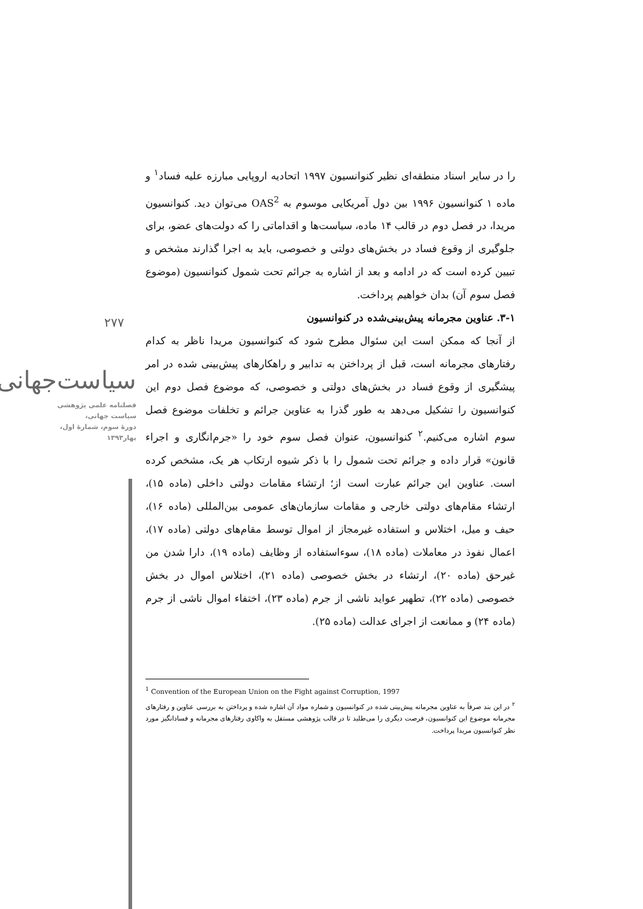را در سایر اسناد منطقه‌ای نظیر کنوانسیون ۱۹۹۷ اتحادیه اروپایی مبارزه علیه فساد<sup>۱</sup> و ماده ۱ کنوانسیون ۱۹۹۶ بین دول آمریکایی موسوم به OAS<sup>2</sup> می‌توان دید. کنوانسیون مریدا، در فصل دوم در قالب ۱۴ ماده، سیاست‌ها و اقداماتی را که دولت‌های عضو، برای جلوگیری از وقوع فساد در بخش‌های دولتی و خصوصی، باید به اجرا گذارند مشخص و تبیین کرده است که در ادامه و بعد از اشاره به جرائم تحت شمول کنوانسیون (موضوع فصل سوم آن) بدان خواهیم پرداخت.
۳-۱. عناوین مجرمانه پیش‌بینی‌شده در کنوانسیون
از آنجا که ممکن است این سئوال مطرح شود که کنوانسیون مریدا ناظر به کدام رفتارهای مجرمانه است، قبل از پرداختن به تدابیر و راهکارهای پیش‌بینی شده در امر پیشگیری از وقوع فساد در بخش‌های دولتی و خصوصی، که موضوع فصل دوم این کنوانسیون را تشکیل می‌دهد به طور گذرا به عناوین جرائم و تخلفات موضوع فصل سوم اشاره می‌کنیم.<sup>۲</sup> کنوانسیون، عنوان فصل سوم خود را «جرم‌انگاری و اجراء قانون» قرار داده و جرائم تحت شمول را با ذکر شیوه ارتکاب هر یک، مشخص کرده است. عناوین این جرائم عبارت است از؛ ارتشاء مقامات دولتی داخلی (ماده ۱۵)، ارتشاء مقام‌های دولتی خارجی و مقامات سازمان‌های عمومی بین‌المللی (ماده ۱۶)، حیف و میل، اختلاس و استفاده غیرمجاز از اموال توسط مقام‌های دولتی (ماده ۱۷)، اعمال نفوذ در معاملات (ماده ۱۸)، سوءاستفاده از وظایف (ماده ۱۹)، دارا شدن من غیرحق (ماده ۲۰)، ارتشاء در بخش خصوصی (ماده ۲۱)، اختلاس اموال در بخش خصوصی (ماده ۲۲)، تطهیر عواید ناشی از جرم (ماده ۲۳)، اختفاء اموال ناشی از جرم (ماده ۲۴) و ممانعت از اجرای عدالت (ماده ۲۵).
۲۷۷
سیاست‌جهانی
فصلنامه علمی پژوهشی
سیاست جهانی،
دورهٔ سوم، شمارهٔ اول،
بهار۱۳۹۳
<sup>1</sup> Convention of the European Union on the Fight against Corruption, 1997
<sup>۲</sup> در این بند صرفاً به عناوین مجرمانه پیش‌بینی شده در کنوانسیون و شماره مواد آن اشاره شده و پرداختن به بررسی عناوین و رفتارهای مجرمانه موضوع این کنوانسیون، فرصت دیگری را می‌طلبد تا در قالب پژوهشی مستقل به واکاوی رفتارهای مجرمانه و فسادانگیز مورد نظر کنوانسیون مریدا پرداخت.